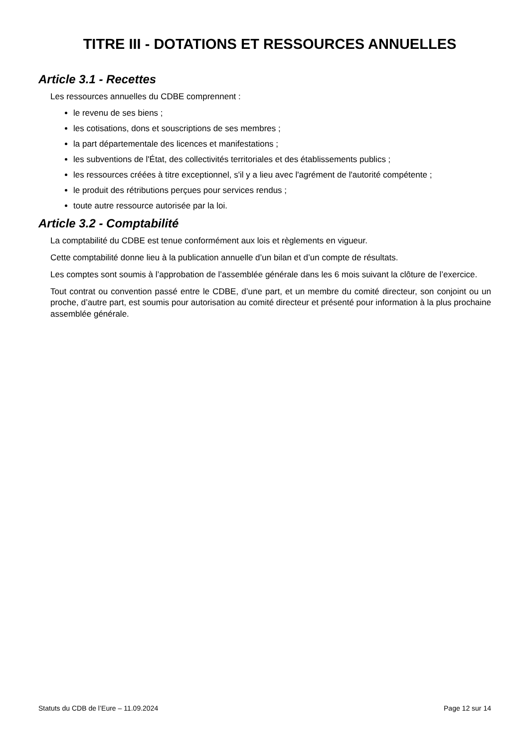TITRE III - DOTATIONS ET RESSOURCES ANNUELLES
Article 3.1 - Recettes
Les ressources annuelles du CDBE comprennent :
le revenu de ses biens ;
les cotisations, dons et souscriptions de ses membres ;
la part départementale des licences et manifestations ;
les subventions de l'État, des collectivités territoriales et des établissements publics ;
les ressources créées à titre exceptionnel, s'il y a lieu avec l'agrément de l'autorité compétente ;
le produit des rétributions perçues pour services rendus ;
toute autre ressource autorisée par la loi.
Article 3.2 - Comptabilité
La comptabilité du CDBE est tenue conformément aux lois et règlements en vigueur.
Cette comptabilité donne lieu à la publication annuelle d’un bilan et d’un compte de résultats.
Les comptes sont soumis à l’approbation de l’assemblée générale dans les 6 mois suivant la clôture de l’exercice.
Tout contrat ou convention passé entre le CDBE, d’une part, et un membre du comité directeur, son conjoint ou un proche, d’autre part, est soumis pour autorisation au comité directeur et présenté pour information à la plus prochaine assemblée générale.
Statuts du CDB de l’Eure – 11.09.2024 Page 12 sur 14